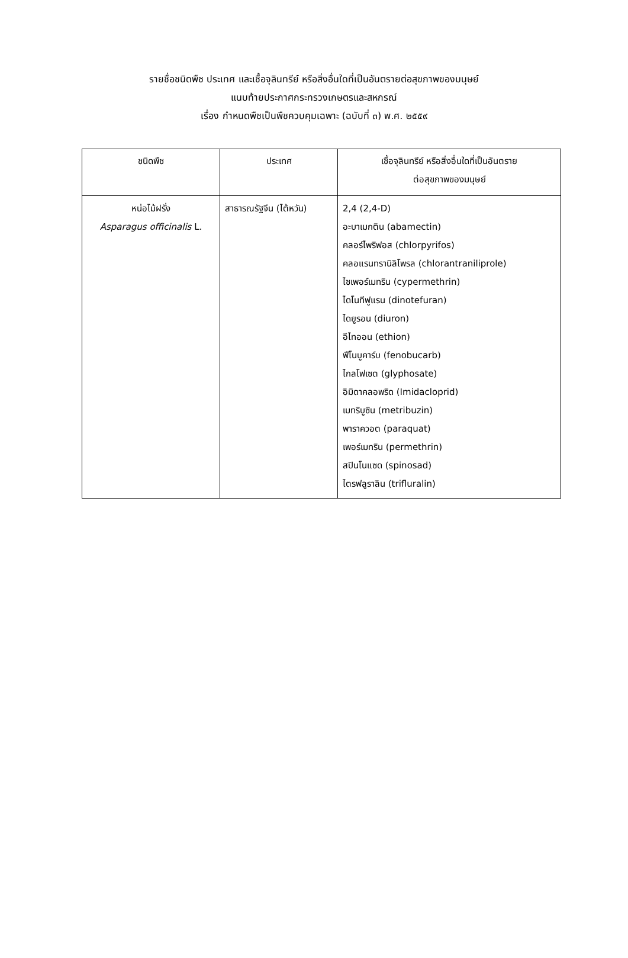รายชื่อชนิดพืช ประเทศ และเชื้อจุลินทรีย์ หรือสิ่งอื่นใดที่เป็นอันตรายต่อสุขภาพของมนุษย์
แนบท้ายประกาศกระทรวงเกษตรและสหกรณ์
เรื่อง กำหนดพืชเป็นพืชควบคุมเฉพาะ (ฉบับที่ ๓) พ.ศ. ๒๕๕๙
| ชนิดพืช | ประเทศ | เชื้อจุลินทรีย์ หรือสิ่งอื่นใดที่เป็นอันตราย ต่อสุขภาพของมนุษย์ |
| --- | --- | --- |
| หน่อไม้ฝรั่ง Asparagus officinalis L. | สาธารณรัฐจีน (ไต้หวัน) | 2,4 (2,4-D) อะบาเมกติน (abamectin) คลอร์ไพริฟอส (chlorpyrifos) คลอแรนทรานิลิโพรล (chlorantraniliprole) ไซเพอร์เมทริน (cypermethrin) ไดโนทีฟูแรน (dinotefuran) ไดยูรอน (diuron) อีไทออน (ethion) ฟีโนบูคาร์บ (fenobucarb) ไกลโฟเซต (glyphosate) อิมิดาคลอพริด (Imidacloprid) เมทริบูซิน (metribuzin) พาราควอต (paraquat) เพอร์เมทริน (permethrin) สปินโนแซด (spinosad) ไตรฟลูราลิน (trifluralin) |